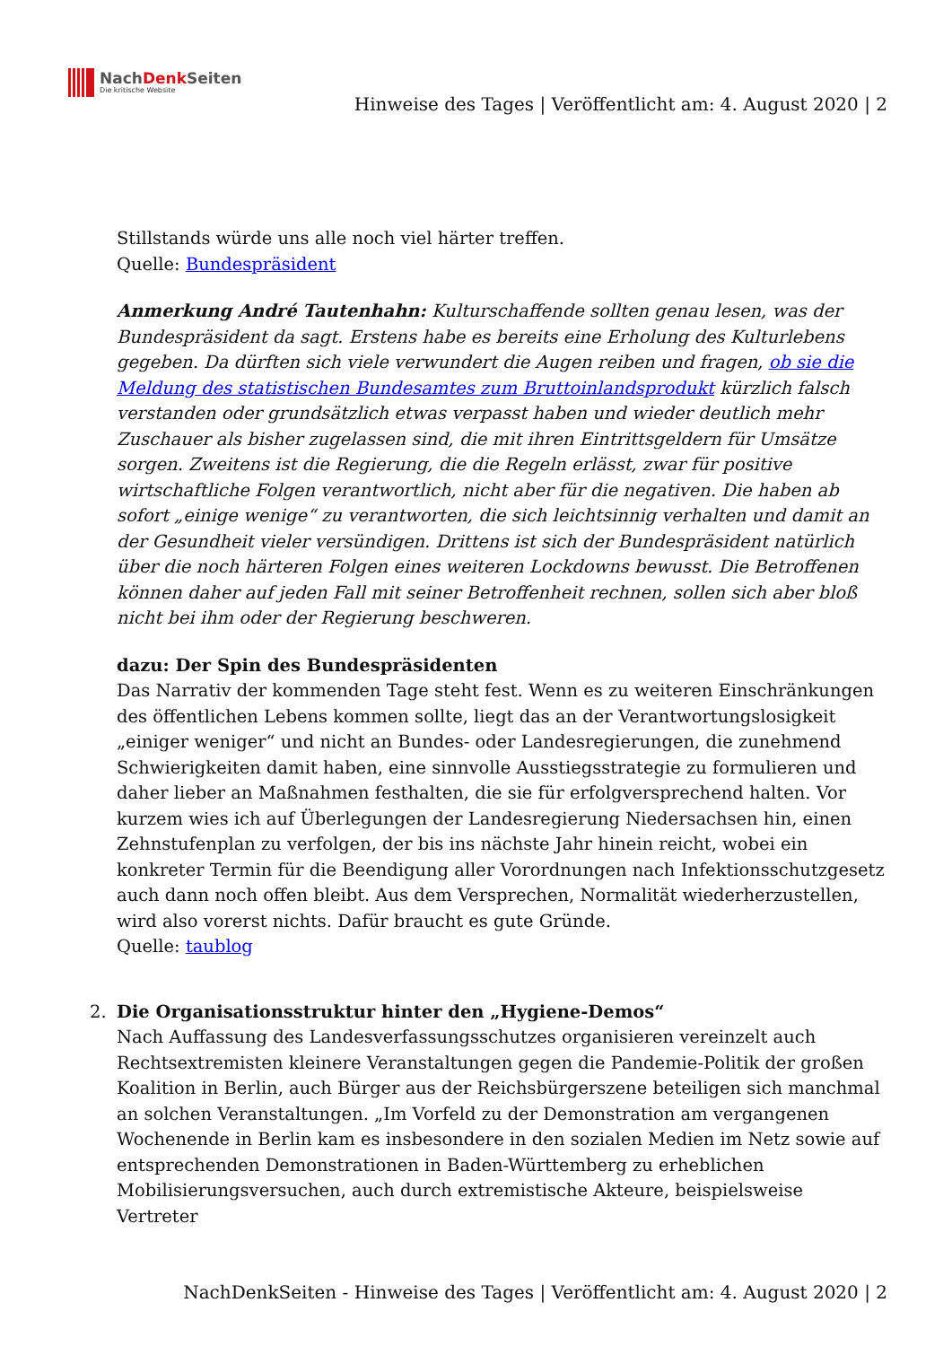NachDenk Seiten
Die kritische Website
Hinweise des Tages | Veröffentlicht am: 4. August 2020 | 2
Stillstands würde uns alle noch viel härter treffen.
Quelle: Bundespräsident
Anmerkung André Tautenhahn: Kulturschaffende sollten genau lesen, was der Bundespräsident da sagt. Erstens habe es bereits eine Erholung des Kulturlebens gegeben. Da dürften sich viele verwundert die Augen reiben und fragen, ob sie die Meldung des statistischen Bundesamtes zum Bruttoinlandsprodukt kürzlich falsch verstanden oder grundsätzlich etwas verpasst haben und wieder deutlich mehr Zuschauer als bisher zugelassen sind, die mit ihren Eintrittsgeldern für Umsätze sorgen. Zweitens ist die Regierung, die die Regeln erlässt, zwar für positive wirtschaftliche Folgen verantwortlich, nicht aber für die negativen. Die haben ab sofort „einige wenige“ zu verantworten, die sich leichtsinnig verhalten und damit an der Gesundheit vieler versündigen. Drittens ist sich der Bundespräsident natürlich über die noch härteren Folgen eines weiteren Lockdowns bewusst. Die Betroffenen können daher auf jeden Fall mit seiner Betroffenheit rechnen, sollen sich aber bloß nicht bei ihm oder der Regierung beschweren.
dazu: Der Spin des Bundespräsidenten
Das Narrativ der kommenden Tage steht fest. Wenn es zu weiteren Einschränkungen des öffentlichen Lebens kommen sollte, liegt das an der Verantwortungslosigkeit „einiger weniger“ und nicht an Bundes- oder Landesregierungen, die zunehmend Schwierigkeiten damit haben, eine sinnvolle Ausstiegsstrategie zu formulieren und daher lieber an Maßnahmen festhalten, die sie für erfolgversprechend halten. Vor kurzem wies ich auf Überlegungen der Landesregierung Niedersachsen hin, einen Zehnstufenplan zu verfolgen, der bis ins nächste Jahr hinein reicht, wobei ein konkreter Termin für die Beendigung aller Vorordnungen nach Infektionsschutzgesetz auch dann noch offen bleibt. Aus dem Versprechen, Normalität wiederherzustellen, wird also vorerst nichts. Dafür braucht es gute Gründe.
Quelle: taublog
2. Die Organisationsstruktur hinter den „Hygiene-Demos“
Nach Auffassung des Landesverfassungsschutzes organisieren vereinzelt auch Rechtsextremisten kleinere Veranstaltungen gegen die Pandemie-Politik der großen Koalition in Berlin, auch Bürger aus der Reichsbürgerszene beteiligen sich manchmal an solchen Veranstaltungen. „Im Vorfeld zu der Demonstration am vergangenen Wochenende in Berlin kam es insbesondere in den sozialen Medien im Netz sowie auf entsprechenden Demonstrationen in Baden-Württemberg zu erheblichen Mobilisierungsversuchen, auch durch extremistische Akteure, beispielsweise Vertreter
NachDenkSeiten - Hinweise des Tages | Veröffentlicht am: 4. August 2020 | 2